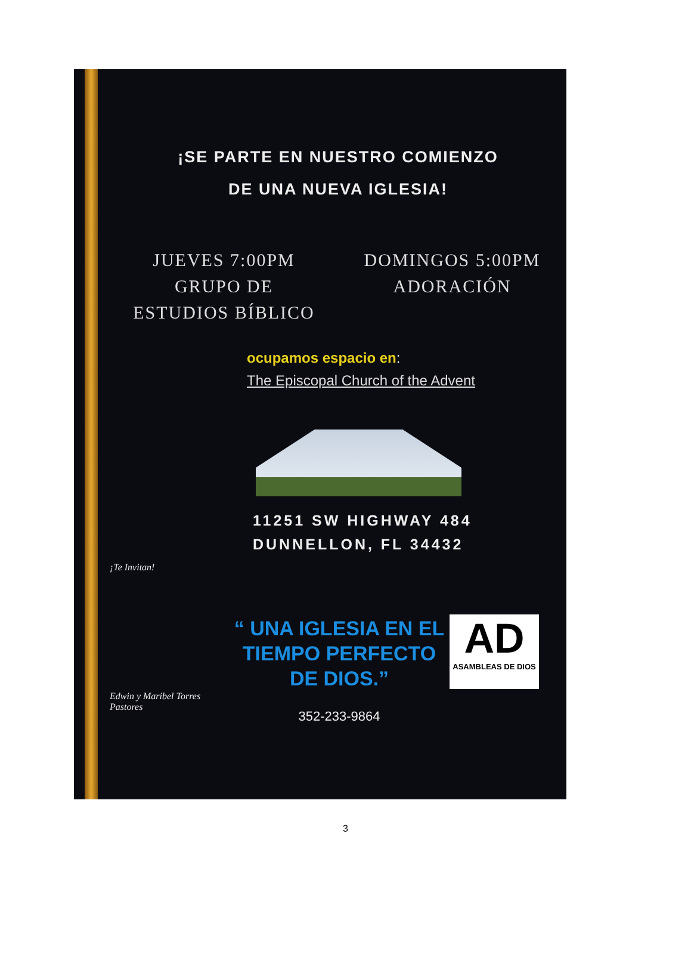¡SE PARTE EN NUESTRO COMIENZO
DE UNA NUEVA IGLESIA!
JUEVES 7:00PM
GRUPO DE
ESTUDIOS BÍBLICO
DOMINGOS 5:00PM
ADORACIÓN
ocupamos espacio en:
The Episcopal Church of the Advent
11251 SW HIGHWAY 484
DUNNELLON, FL 34432
¡Te Invitan!
Edwin y Maribel Torres
Pastores
“ UNA IGLESIA EN EL
TIEMPO PERFECTO DE DIOS.”
352-233-9864
AD
ASAMBLEAS DE DIOS
3